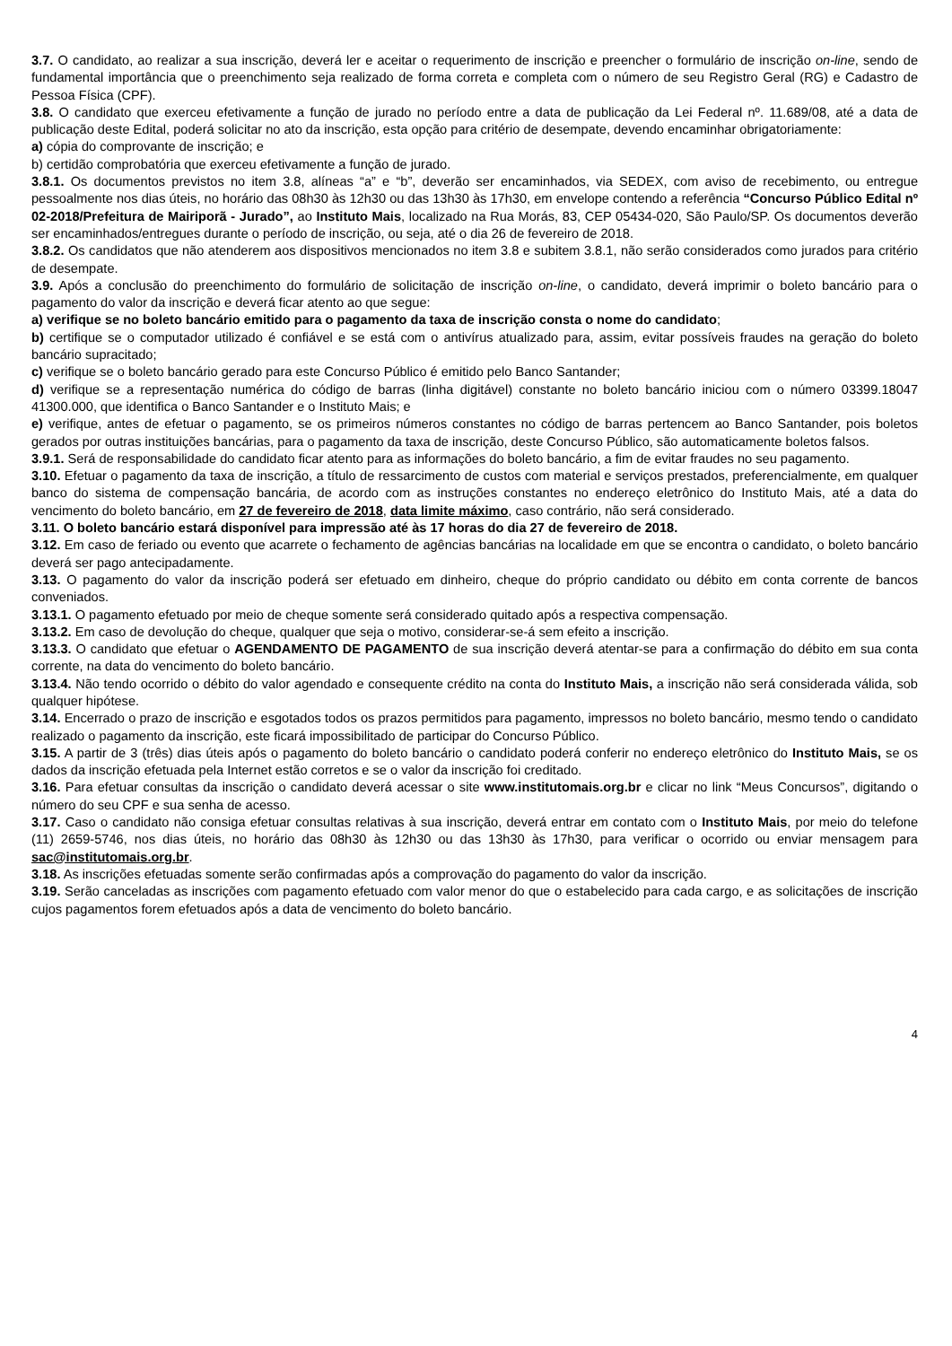3.7. O candidato, ao realizar a sua inscrição, deverá ler e aceitar o requerimento de inscrição e preencher o formulário de inscrição on-line, sendo de fundamental importância que o preenchimento seja realizado de forma correta e completa com o número de seu Registro Geral (RG) e Cadastro de Pessoa Física (CPF).
3.8. O candidato que exerceu efetivamente a função de jurado no período entre a data de publicação da Lei Federal nº. 11.689/08, até a data de publicação deste Edital, poderá solicitar no ato da inscrição, esta opção para critério de desempate, devendo encaminhar obrigatoriamente:
a) cópia do comprovante de inscrição; e
b) certidão comprobatória que exerceu efetivamente a função de jurado.
3.8.1. Os documentos previstos no item 3.8, alíneas “a” e “b”, deverão ser encaminhados, via SEDEX, com aviso de recebimento, ou entregue pessoalmente nos dias úteis, no horário das 08h30 às 12h30 ou das 13h30 às 17h30, em envelope contendo a referência “Concurso Público Edital nº 02-2018/Prefeitura de Mairiporã - Jurado”, ao Instituto Mais, localizado na Rua Morás, 83, CEP 05434-020, São Paulo/SP. Os documentos deverão ser encaminhados/entregues durante o período de inscrição, ou seja, até o dia 26 de fevereiro de 2018.
3.8.2. Os candidatos que não atenderem aos dispositivos mencionados no item 3.8 e subitem 3.8.1, não serão considerados como jurados para critério de desempate.
3.9. Após a conclusão do preenchimento do formulário de solicitação de inscrição on-line, o candidato, deverá imprimir o boleto bancário para o pagamento do valor da inscrição e deverá ficar atento ao que segue:
a) verifique se no boleto bancário emitido para o pagamento da taxa de inscrição consta o nome do candidato;
b) certifique se o computador utilizado é confiável e se está com o antivírus atualizado para, assim, evitar possíveis fraudes na geração do boleto bancário supracitado;
c) verifique se o boleto bancário gerado para este Concurso Público é emitido pelo Banco Santander;
d) verifique se a representação numérica do código de barras (linha digitável) constante no boleto bancário iniciou com o número 03399.18047 41300.000, que identifica o Banco Santander e o Instituto Mais; e
e) verifique, antes de efetuar o pagamento, se os primeiros números constantes no código de barras pertencem ao Banco Santander, pois boletos gerados por outras instituições bancárias, para o pagamento da taxa de inscrição, deste Concurso Público, são automaticamente boletos falsos.
3.9.1. Será de responsabilidade do candidato ficar atento para as informações do boleto bancário, a fim de evitar fraudes no seu pagamento.
3.10. Efetuar o pagamento da taxa de inscrição, a título de ressarcimento de custos com material e serviços prestados, preferencialmente, em qualquer banco do sistema de compensação bancária, de acordo com as instruções constantes no endereço eletrônico do Instituto Mais, até a data do vencimento do boleto bancário, em 27 de fevereiro de 2018, data limite máximo, caso contrário, não será considerado.
3.11. O boleto bancário estará disponível para impressão até às 17 horas do dia 27 de fevereiro de 2018.
3.12. Em caso de feriado ou evento que acarrete o fechamento de agências bancárias na localidade em que se encontra o candidato, o boleto bancário deverá ser pago antecipadamente.
3.13. O pagamento do valor da inscrição poderá ser efetuado em dinheiro, cheque do próprio candidato ou débito em conta corrente de bancos conveniados.
3.13.1. O pagamento efetuado por meio de cheque somente será considerado quitado após a respectiva compensação.
3.13.2. Em caso de devolução do cheque, qualquer que seja o motivo, considerar-se-á sem efeito a inscrição.
3.13.3. O candidato que efetuar o AGENDAMENTO DE PAGAMENTO de sua inscrição deverá atentar-se para a confirmação do débito em sua conta corrente, na data do vencimento do boleto bancário.
3.13.4. Não tendo ocorrido o débito do valor agendado e consequente crédito na conta do Instituto Mais, a inscrição não será considerada válida, sob qualquer hipótese.
3.14. Encerrado o prazo de inscrição e esgotados todos os prazos permitidos para pagamento, impressos no boleto bancário, mesmo tendo o candidato realizado o pagamento da inscrição, este ficará impossibilitado de participar do Concurso Público.
3.15. A partir de 3 (três) dias úteis após o pagamento do boleto bancário o candidato poderá conferir no endereço eletrônico do Instituto Mais, se os dados da inscrição efetuada pela Internet estão corretos e se o valor da inscrição foi creditado.
3.16. Para efetuar consultas da inscrição o candidato deverá acessar o site www.institutomais.org.br e clicar no link “Meus Concursos”, digitando o número do seu CPF e sua senha de acesso.
3.17. Caso o candidato não consiga efetuar consultas relativas à sua inscrição, deverá entrar em contato com o Instituto Mais, por meio do telefone (11) 2659-5746, nos dias úteis, no horário das 08h30 às 12h30 ou das 13h30 às 17h30, para verificar o ocorrido ou enviar mensagem para sac@institutomais.org.br.
3.18. As inscrições efetuadas somente serão confirmadas após a comprovação do pagamento do valor da inscrição.
3.19. Serão canceladas as inscrições com pagamento efetuado com valor menor do que o estabelecido para cada cargo, e as solicitações de inscrição cujos pagamentos forem efetuados após a data de vencimento do boleto bancário.
4